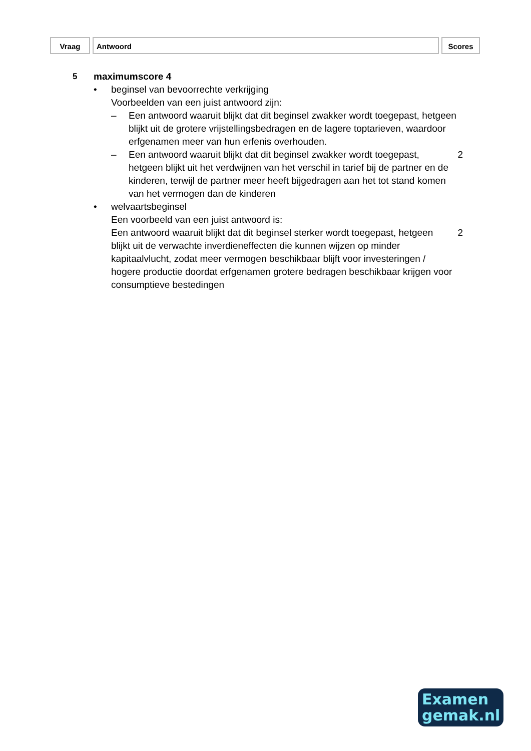Vraag Antwoord Scores
5 maximumscore 4
• beginsel van bevoorrechte verkrijging
Voorbeelden van een juist antwoord zijn:
– Een antwoord waaruit blijkt dat dit beginsel zwakker wordt toegepast, hetgeen blijkt uit de grotere vrijstellingsbedragen en de lagere toptarieven, waardoor erfgenamen meer van hun erfenis overhouden.
– Een antwoord waaruit blijkt dat dit beginsel zwakker wordt toegepast, hetgeen blijkt uit het verdwijnen van het verschil in tarief bij de partner en de kinderen, terwijl de partner meer heeft bijgedragen aan het tot stand komen van het vermogen dan de kinderen
2
• welvaartsbeginsel
Een voorbeeld van een juist antwoord is:
Een antwoord waaruit blijkt dat dit beginsel sterker wordt toegepast, hetgeen blijkt uit de verwachte inverdieneffecten die kunnen wijzen op minder kapitaalvlucht, zodat meer vermogen beschikbaar blijft voor investeringen / hogere productie doordat erfgenamen grotere bedragen beschikbaar krijgen voor consumptieve bestedingen
2
Examen
gemak.nl